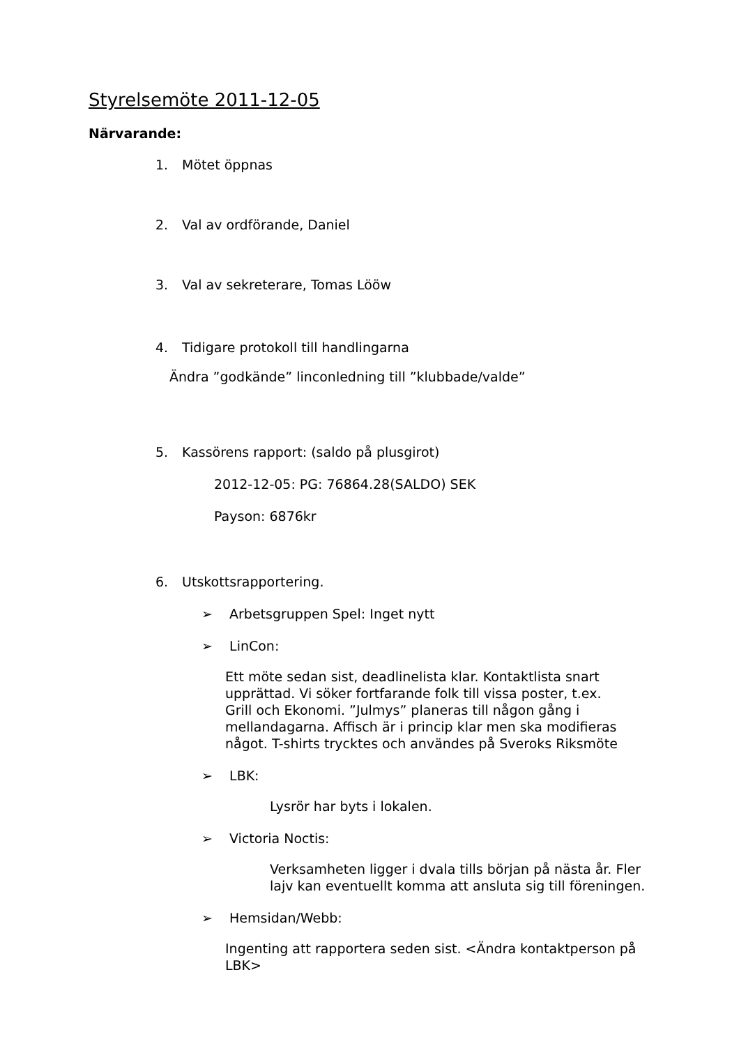Styrelsemöte 2011-12-05
Närvarande:
1. Mötet öppnas
2. Val av ordförande, Daniel
3. Val av sekreterare, Tomas Lööw
4. Tidigare protokoll till handlingarna
Ändra ”godkände” linconledning till ”klubbade/valde”
5. Kassörens rapport: (saldo på plusgirot)
2012-12-05: PG: 76864.28(SALDO) SEK
Payson: 6876kr
6. Utskottsrapportering.
➢ Arbetsgruppen Spel: Inget nytt
➢ LinCon:
Ett möte sedan sist, deadlinelista klar. Kontaktlista snart upprättad. Vi söker fortfarande folk till vissa poster, t.ex. Grill och Ekonomi. ”Julmys” planeras till någon gång i mellandagarna. Affisch är i princip klar men ska modifieras något. T-shirts trycktes och användes på Sveroks Riksmöte
➢ LBK:
Lysrör har byts i lokalen.
➢ Victoria Noctis:
Verksamheten ligger i dvala tills början på nästa år. Fler lajv kan eventuellt komma att ansluta sig till föreningen.
➢ Hemsidan/Webb:
Ingenting att rapportera seden sist. <Ändra kontaktperson på LBK>